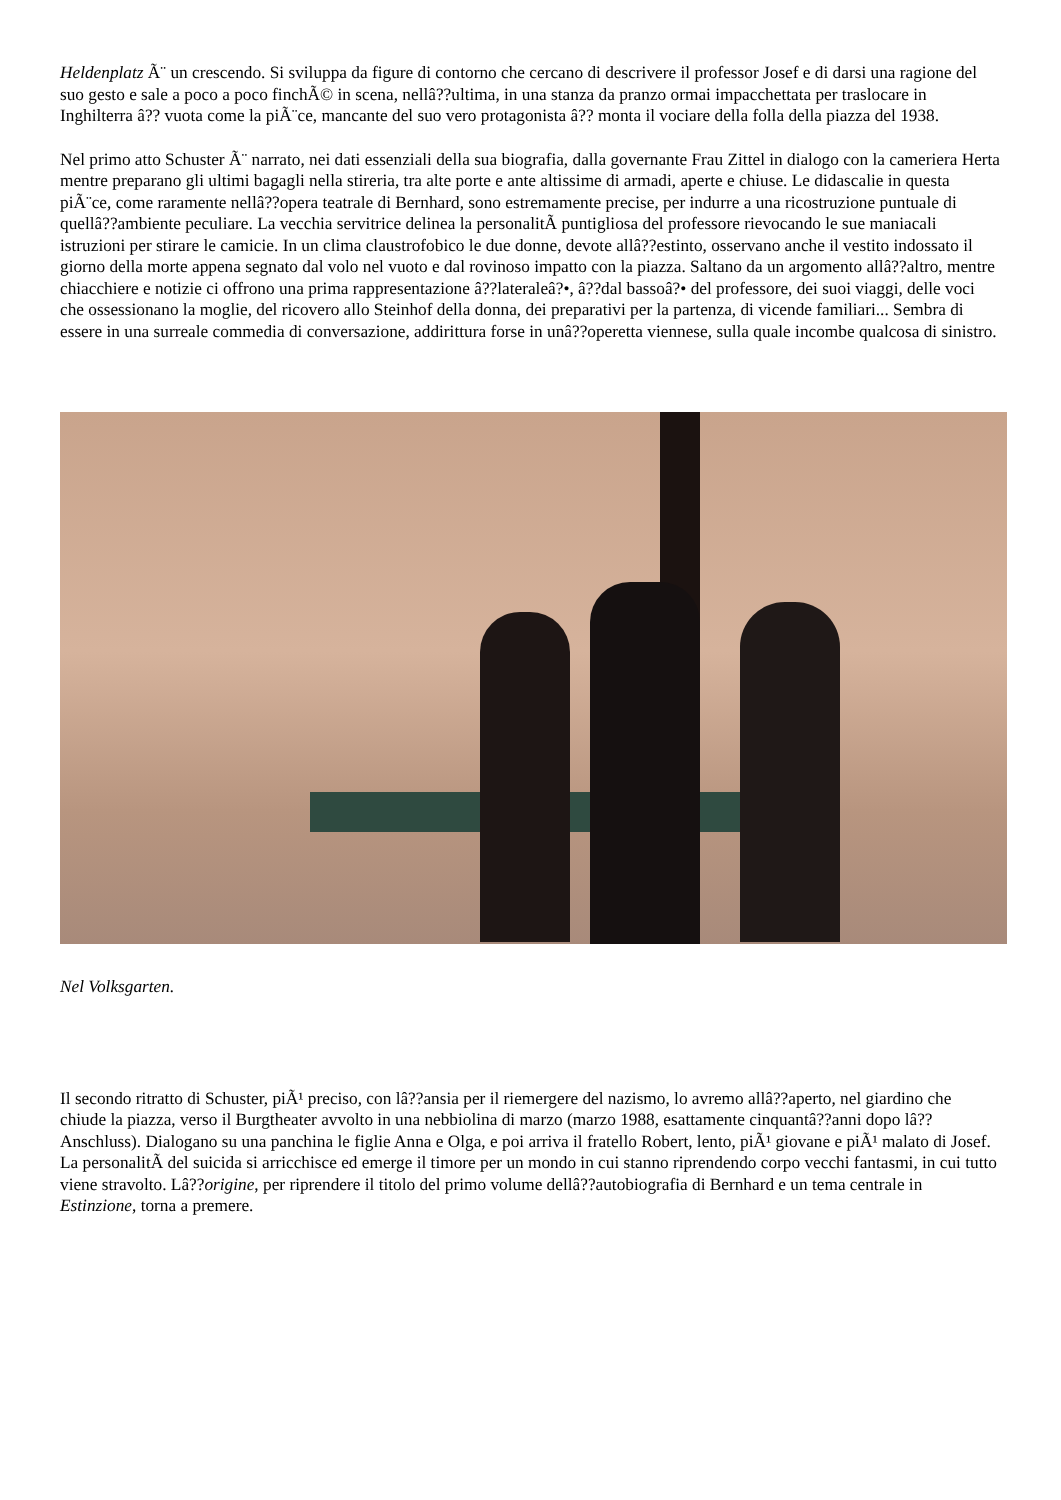Heldenplatz Ã¨ un crescendo. Si sviluppa da figure di contorno che cercano di descrivere il professor Josef e di darsi una ragione del suo gesto e sale a poco a poco finchÃ© in scena, nellâ??ultima, in una stanza da pranzo ormai impacchettata per traslocare in Inghilterra â?? vuota come la piÃ¨ce, mancante del suo vero protagonista â?? monta il vociare della folla della piazza del 1938.
Nel primo atto Schuster Ã¨ narrato, nei dati essenziali della sua biografia, dalla governante Frau Zittel in dialogo con la cameriera Herta mentre preparano gli ultimi bagagli nella stireria, tra alte porte e ante altissime di armadi, aperte e chiuse. Le didascalie in questa piÃ¨ce, come raramente nellâ??opera teatrale di Bernhard, sono estremamente precise, per indurre a una ricostruzione puntuale di quellâ??ambiente peculiare. La vecchia servitrice delinea la personalitÃ puntigliosa del professore rievocando le sue maniacali istruzioni per stirare le camicie. In un clima claustrofobico le due donne, devote allâ??estinto, osservano anche il vestito indossato il giorno della morte appena segnato dal volo nel vuoto e dal rovinoso impatto con la piazza. Saltano da un argomento allâ??altro, mentre chiacchiere e notizie ci offrono una prima rappresentazione â??lateraleâ?•, â??dal bassoâ?• del professore, dei suoi viaggi, delle voci che ossessionano la moglie, del ricovero allo Steinhof della donna, dei preparativi per la partenza, di vicende familiari... Sembra di essere in una surreale commedia di conversazione, addirittura forse in unâ??operetta viennese, sulla quale incombe qualcosa di sinistro.
Nel Volksgarten.
Il secondo ritratto di Schuster, piÃ¹ preciso, con lâ??ansia per il riemergere del nazismo, lo avremo allâ??aperto, nel giardino che chiude la piazza, verso il Burgtheater avvolto in una nebbiolina di marzo (marzo 1988, esattamente cinquantâ??anni dopo lâ??Anschluss). Dialogano su una panchina le figlie Anna e Olga, e poi arriva il fratello Robert, lento, piÃ¹ giovane e piÃ¹ malato di Josef. La personalitÃ del suicida si arricchisce ed emerge il timore per un mondo in cui stanno riprendendo corpo vecchi fantasmi, in cui tutto viene stravolto. Lâ??origine, per riprendere il titolo del primo volume dellâ??autobiografia di Bernhard e un tema centrale in Estinzione, torna a premere.